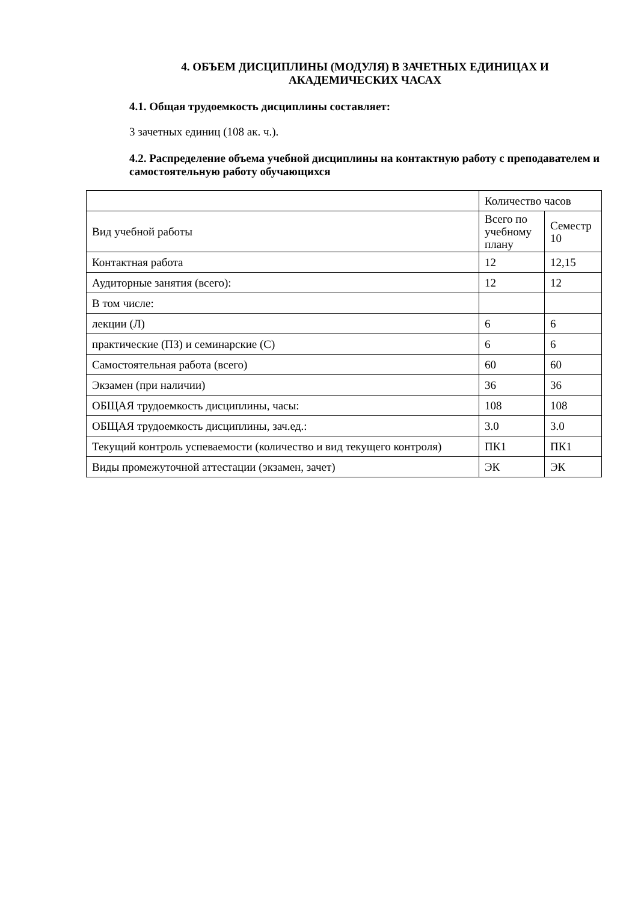4. ОБЪЕМ ДИСЦИПЛИНЫ (МОДУЛЯ) В ЗАЧЕТНЫХ ЕДИНИЦАХ И
АКАДЕМИЧЕСКИХ ЧАСАХ
4.1. Общая трудоемкость дисциплины составляет:
3 зачетных единиц (108 ак. ч.).
4.2. Распределение объема учебной дисциплины на контактную работу с преподавателем и самостоятельную работу обучающихся
| | Количество часов | |
| Вид учебной работы | Всего по учебному плану | Семестр 10 |
| Контактная работа | 12 | 12,15 |
| Аудиторные занятия (всего): | 12 | 12 |
| В том числе: | | |
| лекции (Л) | 6 | 6 |
| практические (ПЗ) и семинарские (С) | 6 | 6 |
| Самостоятельная работа (всего) | 60 | 60 |
| Экзамен (при наличии) | 36 | 36 |
| ОБЩАЯ трудоемкость дисциплины, часы: | 108 | 108 |
| ОБЩАЯ трудоемкость дисциплины, зач.ед.: | 3.0 | 3.0 |
| Текущий контроль успеваемости (количество и вид текущего контроля) | ПК1 | ПК1 |
| Виды промежуточной аттестации (экзамен, зачет) | ЭК | ЭК |